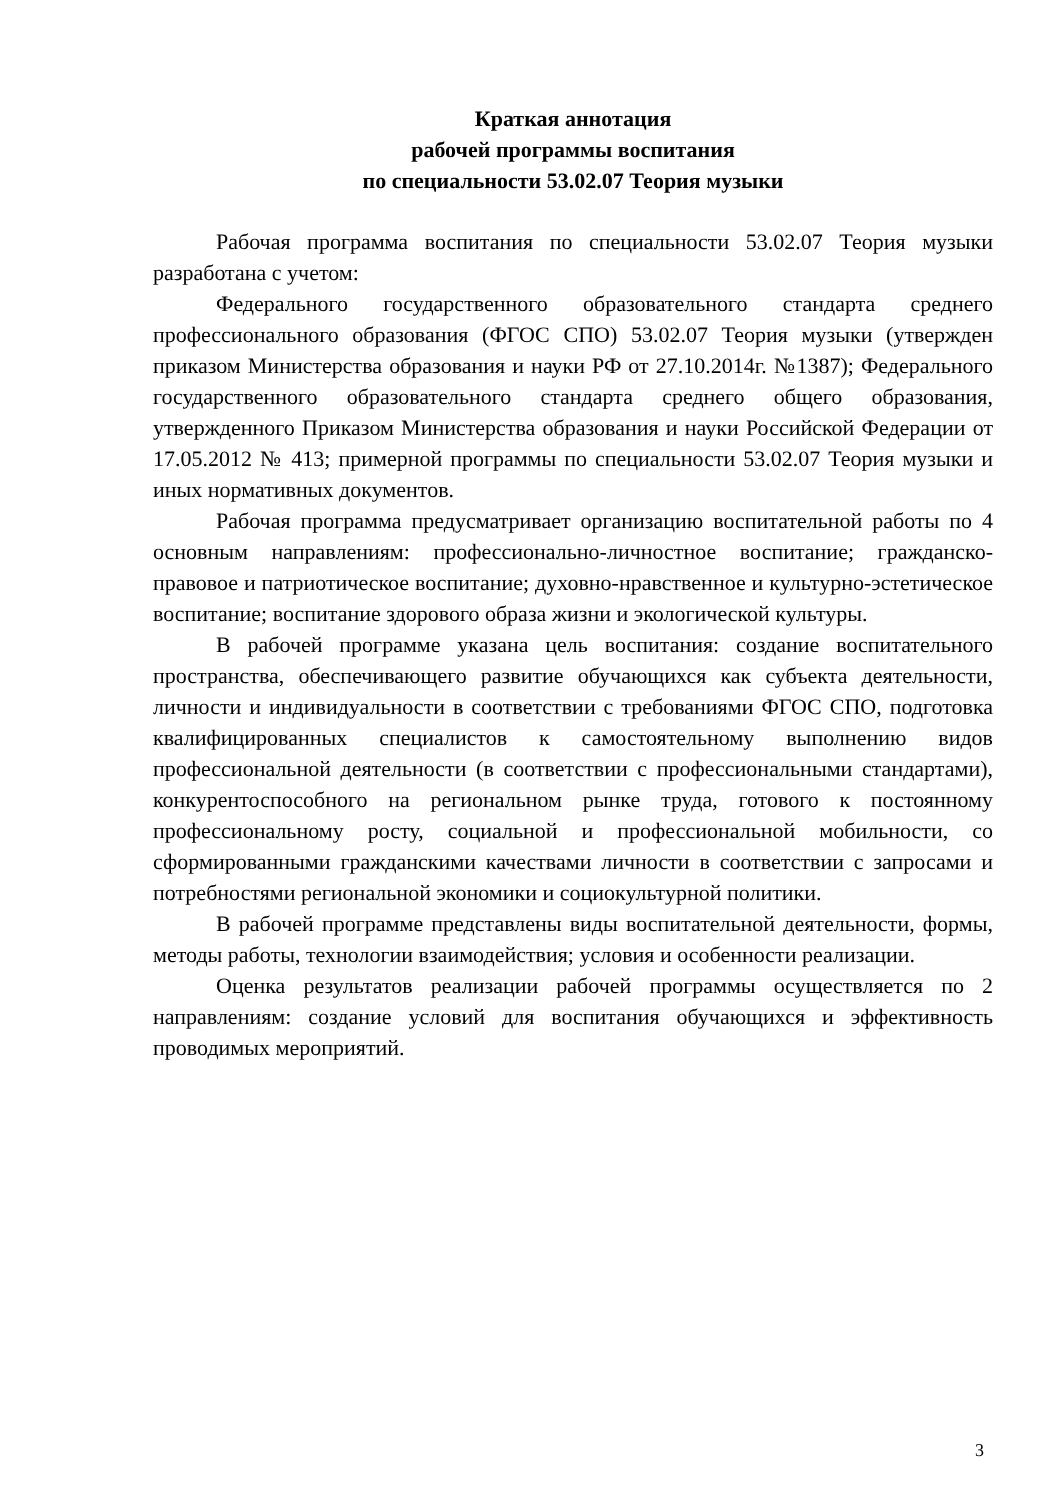Краткая аннотация
рабочей программы воспитания
по специальности 53.02.07 Теория музыки
Рабочая программа воспитания по специальности 53.02.07 Теория музыки разработана с учетом:
Федерального государственного образовательного стандарта среднего профессионального образования (ФГОС СПО) 53.02.07 Теория музыки (утвержден приказом Министерства образования и науки РФ от 27.10.2014г. №1387); Федерального государственного образовательного стандарта среднего общего образования, утвержденного Приказом Министерства образования и науки Российской Федерации от 17.05.2012 № 413; примерной программы по специальности 53.02.07 Теория музыки и иных нормативных документов.
Рабочая программа предусматривает организацию воспитательной работы по 4 основным направлениям: профессионально-личностное воспитание; гражданско-правовое и патриотическое воспитание; духовно-нравственное и культурно-эстетическое воспитание; воспитание здорового образа жизни и экологической культуры.
В рабочей программе указана цель воспитания: создание воспитательного пространства, обеспечивающего развитие обучающихся как субъекта деятельности, личности и индивидуальности в соответствии с требованиями ФГОС СПО, подготовка квалифицированных специалистов к самостоятельному выполнению видов профессиональной деятельности (в соответствии с профессиональными стандартами), конкурентоспособного на региональном рынке труда, готового к постоянному профессиональному росту, социальной и профессиональной мобильности, со сформированными гражданскими качествами личности в соответствии с запросами и потребностями региональной экономики и социокультурной политики.
В рабочей программе представлены виды воспитательной деятельности, формы, методы работы, технологии взаимодействия; условия и особенности реализации.
Оценка результатов реализации рабочей программы осуществляется по 2 направлениям: создание условий для воспитания обучающихся и эффективность проводимых мероприятий.
3